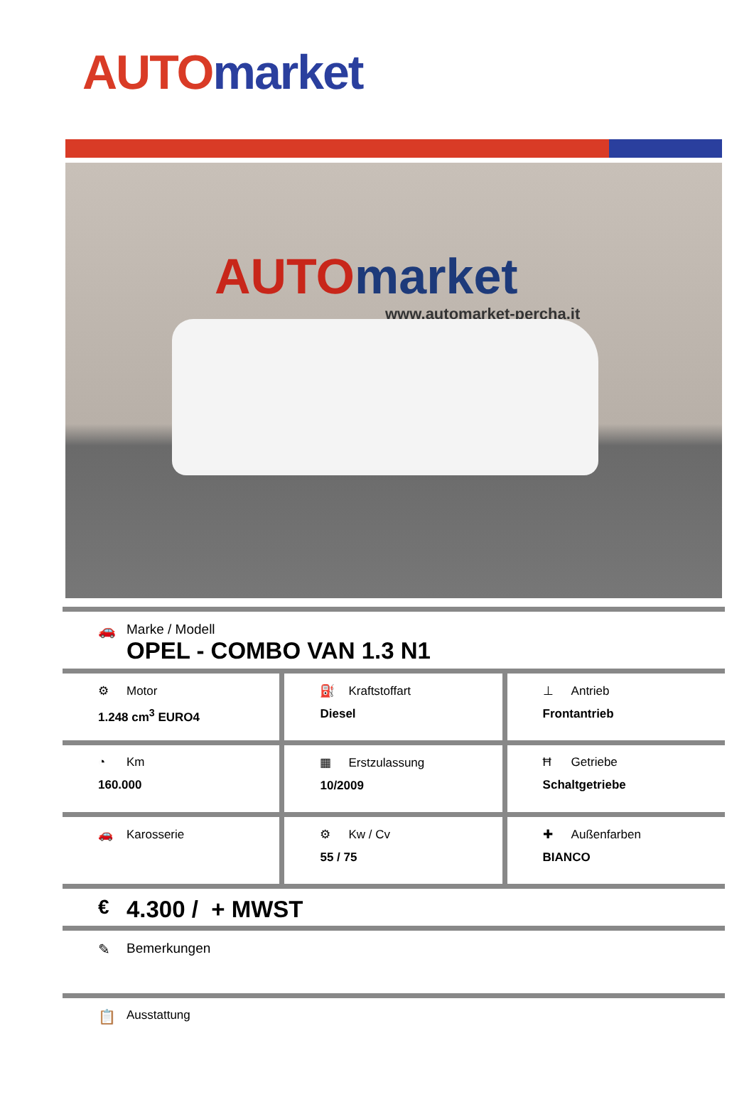AUTO market
AUTO market
www.automarket-percha.it
🚗 Marke / Modell
OPEL - COMBO VAN 1.3 N1
| ⚙ Motor 1.248 cm<sup>3</sup> EURO4 | ⛽ Kraftstoffart Diesel | ⊥ Antrieb Frontantrieb |
| ◔ Km 160.000 | ▦ Erstzulassung 10/2009 | Ħ Getriebe Schaltgetriebe |
| 🚗 Karosserie | ⚙ Kw / Cv 55 / 75 | ✚ Außenfarben BIANCO |
€ 4.300 / + MWST
✎ Bemerkungen
📋 Ausstattung